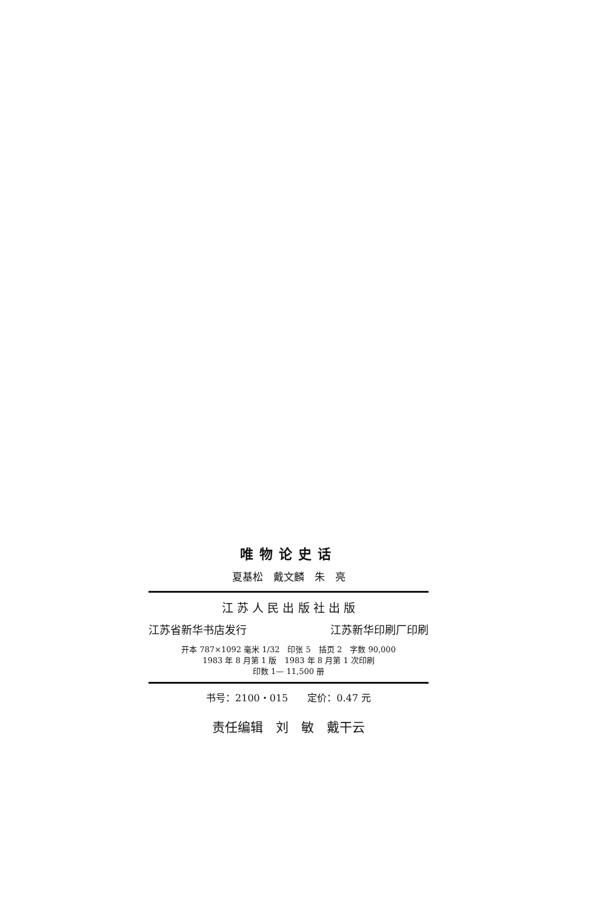唯物论史话
夏基松　戴文麟　朱　亮
江 苏 人 民 出 版 社 出 版
江苏省新华书店发行 江苏新华印刷厂印刷
开本 787×1092 毫米 1/32　印张 5　插页 2　字数 90,000
1983 年 8 月第 1 版　1983 年 8 月第 1 次印刷
印数 1— 11,500 册
书号：2100・015　　定价：0.47 元
责任编辑　刘　敏　戴干云